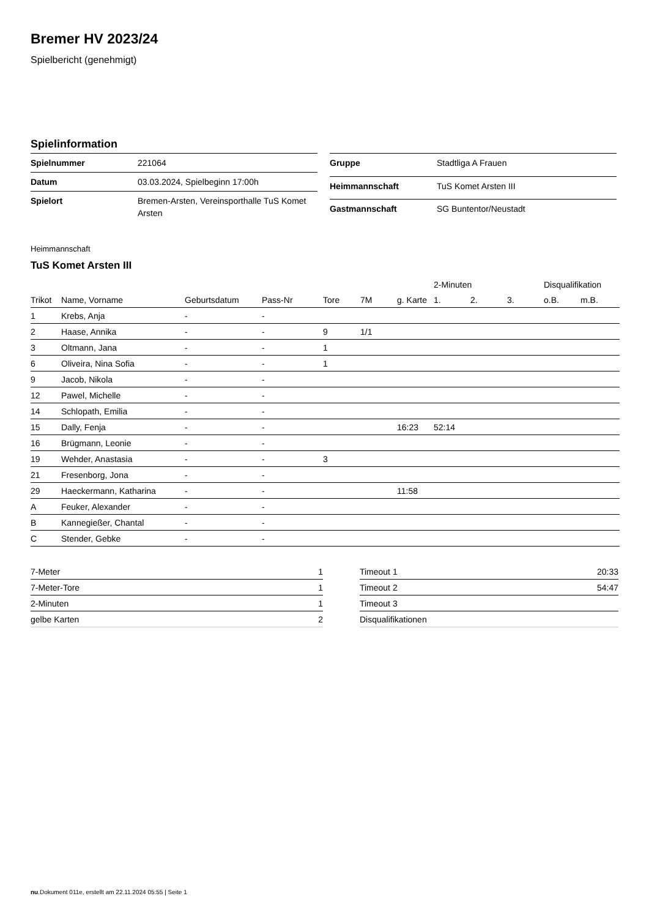Bremer HV 2023/24
Spielbericht (genehmigt)
Spielinformation
| Spielnummer | 221064 |
| Datum | 03.03.2024, Spielbeginn 17:00h |
| Spielort | Bremen-Arsten, Vereinsporthalle TuS Komet Arsten |
| Gruppe | Stadtliga A Frauen |
| Heimmannschaft | TuS Komet Arsten III |
| Gastmannschaft | SG Buntentor/Neustadt |
Heimmannschaft
TuS Komet Arsten III
| | | | | | | | 2-Minuten | | | Disqualifikation | |
| --- | --- | --- | --- | --- | --- | --- | --- | --- | --- | --- | --- |
| Trikot | Name, Vorname | Geburtsdatum | Pass-Nr | Tore | 7M | g. Karte | 1. | 2. | 3. | o.B. | m.B. |
| 1 | Krebs, Anja | - | - | | | | | | | | |
| 2 | Haase, Annika | - | - | 9 | 1/1 | | | | | | |
| 3 | Oltmann, Jana | - | - | 1 | | | | | | | |
| 6 | Oliveira, Nina Sofia | - | - | 1 | | | | | | | |
| 9 | Jacob, Nikola | - | - | | | | | | | | |
| 12 | Pawel, Michelle | - | - | | | | | | | | |
| 14 | Schlopath, Emilia | - | - | | | | | | | | |
| 15 | Dally, Fenja | - | - | | | 16:23 | 52:14 | | | | |
| 16 | Brügmann, Leonie | - | - | | | | | | | | |
| 19 | Wehder, Anastasia | - | - | 3 | | | | | | | |
| 21 | Fresenborg, Jona | - | - | | | | | | | | |
| 29 | Haeckermann, Katharina | - | - | | | 11:58 | | | | | |
| A | Feuker, Alexander | - | - | | | | | | | | |
| B | Kannegießer, Chantal | - | - | | | | | | | | |
| C | Stender, Gebke | - | - | | | | | | | | |
| 7-Meter | 1 |
| 7-Meter-Tore | 1 |
| 2-Minuten | 1 |
| gelbe Karten | 2 |
| Timeout 1 | 20:33 |
| Timeout 2 | 54:47 |
| Timeout 3 | |
| Disqualifikationen | |
nu.Dokument 011e, erstellt am 22.11.2024 05:55 | Seite 1